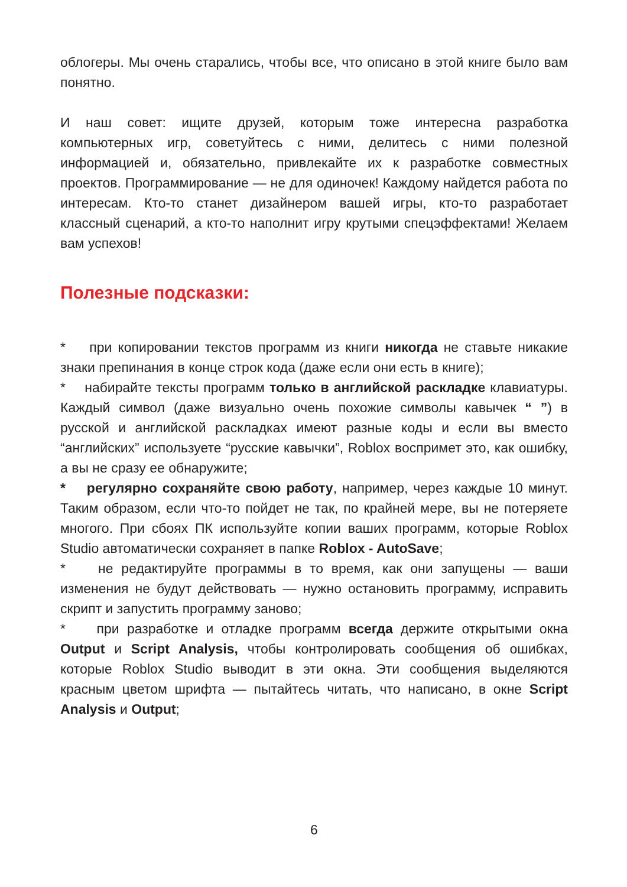облогеры. Мы очень старались, чтобы все, что описано в этой книге было вам понятно.
И наш совет: ищите друзей, которым тоже интересна разработка компьютерных игр, советуйтесь с ними, делитесь с ними полезной информацией и, обязательно, привлекайте их к разработке совместных проектов. Программирование — не для одиночек! Каждому найдется работа по интересам. Кто-то станет дизайнером вашей игры, кто-то разработает классный сценарий, а кто-то наполнит игру крутыми спецэффектами! Желаем вам успехов!
Полезные подсказки:
* при копировании текстов программ из книги никогда не ставьте никакие знаки препинания в конце строк кода (даже если они есть в книге);
* набирайте тексты программ только в английской раскладке клавиатуры. Каждый символ (даже визуально очень похожие символы кавычек “ ”) в русской и английской раскладках имеют разные коды и если вы вместо “английских” используете “русские кавычки”, Roblox воспримет это, как ошибку, а вы не сразу ее обнаружите;
* регулярно сохраняйте свою работу, например, через каждые 10 минут. Таким образом, если что-то пойдет не так, по крайней мере, вы не потеряете многого. При сбоях ПК используйте копии ваших программ, которые Roblox Studio автоматически сохраняет в папке Roblox - AutoSave;
* не редактируйте программы в то время, как они запущены — ваши изменения не будут действовать — нужно остановить программу, исправить скрипт и запустить программу заново;
* при разработке и отладке программ всегда держите открытыми окна Output и Script Analysis, чтобы контролировать сообщения об ошибках, которые Roblox Studio выводит в эти окна. Эти сообщения выделяются красным цветом шрифта — пытайтесь читать, что написано, в окне Script Analysis и Output;
6